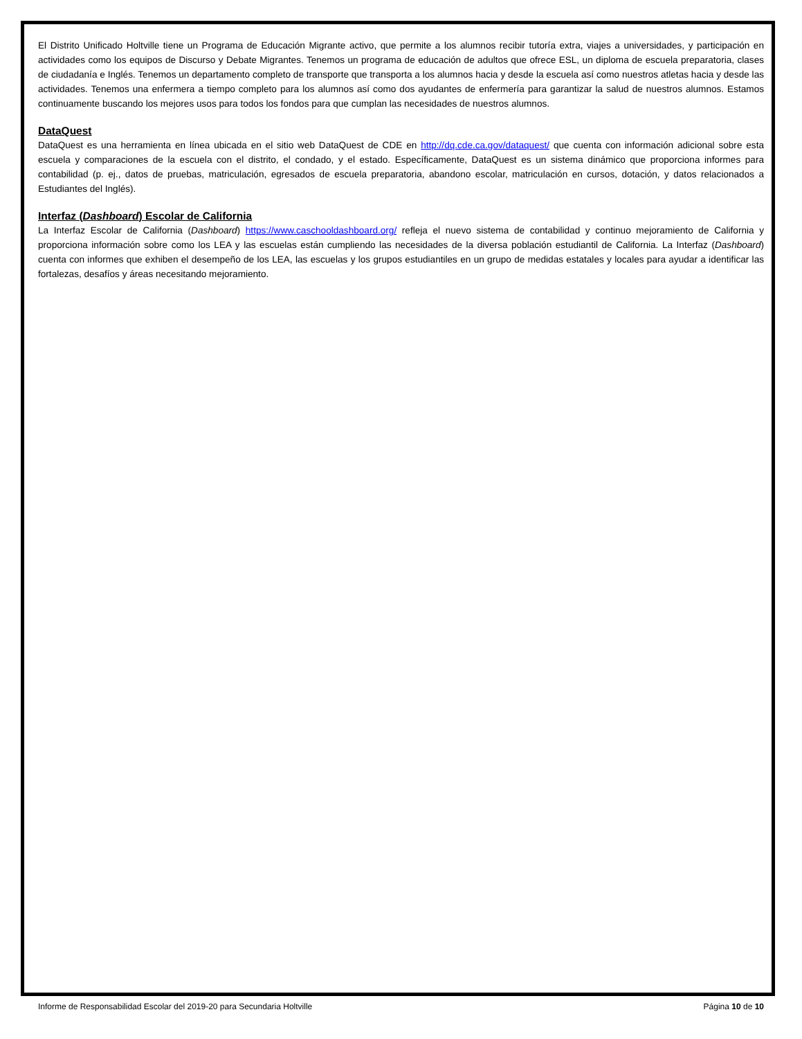El Distrito Unificado Holtville tiene un Programa de Educación Migrante activo, que permite a los alumnos recibir tutoría extra, viajes a universidades, y participación en actividades como los equipos de Discurso y Debate Migrantes. Tenemos un programa de educación de adultos que ofrece ESL, un diploma de escuela preparatoria, clases de ciudadanía e Inglés. Tenemos un departamento completo de transporte que transporta a los alumnos hacia y desde la escuela así como nuestros atletas hacia y desde las actividades. Tenemos una enfermera a tiempo completo para los alumnos así como dos ayudantes de enfermería para garantizar la salud de nuestros alumnos. Estamos continuamente buscando los mejores usos para todos los fondos para que cumplan las necesidades de nuestros alumnos.
DataQuest
DataQuest es una herramienta en línea ubicada en el sitio web DataQuest de CDE en http://dq.cde.ca.gov/dataquest/ que cuenta con información adicional sobre esta escuela y comparaciones de la escuela con el distrito, el condado, y el estado. Específicamente, DataQuest es un sistema dinámico que proporciona informes para contabilidad (p. ej., datos de pruebas, matriculación, egresados de escuela preparatoria, abandono escolar, matriculación en cursos, dotación, y datos relacionados a Estudiantes del Inglés).
Interfaz (Dashboard) Escolar de California
La Interfaz Escolar de California (Dashboard) https://www.caschooldashboard.org/ refleja el nuevo sistema de contabilidad y continuo mejoramiento de California y proporciona información sobre como los LEA y las escuelas están cumpliendo las necesidades de la diversa población estudiantil de California. La Interfaz (Dashboard) cuenta con informes que exhiben el desempeño de los LEA, las escuelas y los grupos estudiantiles en un grupo de medidas estatales y locales para ayudar a identificar las fortalezas, desafíos y áreas necesitando mejoramiento.
Informe de Responsabilidad Escolar del 2019-20 para Secundaria Holtville Página 10 de 10